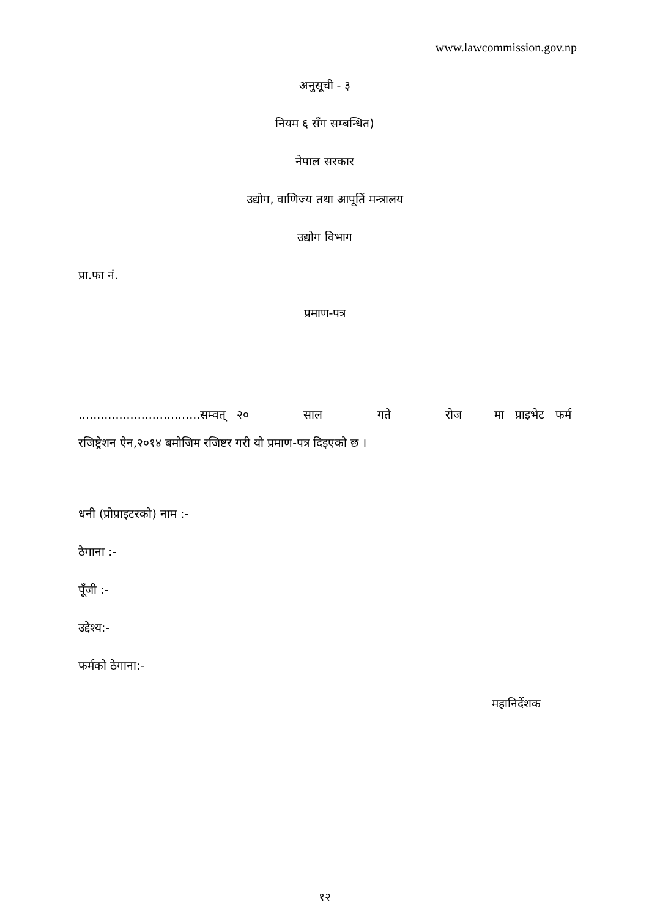www.lawcommission.gov.np
अनुसूची - ३
नियम ६ सँग सम्बन्धित)
नेपाल सरकार
उद्योग, वाणिज्य तथा आपूर्ति मन्त्रालय
उद्योग विभाग
प्रा.फा नं.
प्रमाण-पत्र
.................................सम्वत् २० साल गते रोज मा प्राइभेट फर्म
रजिष्ट्रेशन ऐन,२०१४ बमोजिम रजिष्टर गरी यो प्रमाण-पत्र दिइएको छ ।
धनी (प्रोप्राइटरको) नाम :-
ठेगाना :-
पूँजी :-
उद्देश्य:-
फर्मको ठेगाना:-
महानिर्देशक
१२